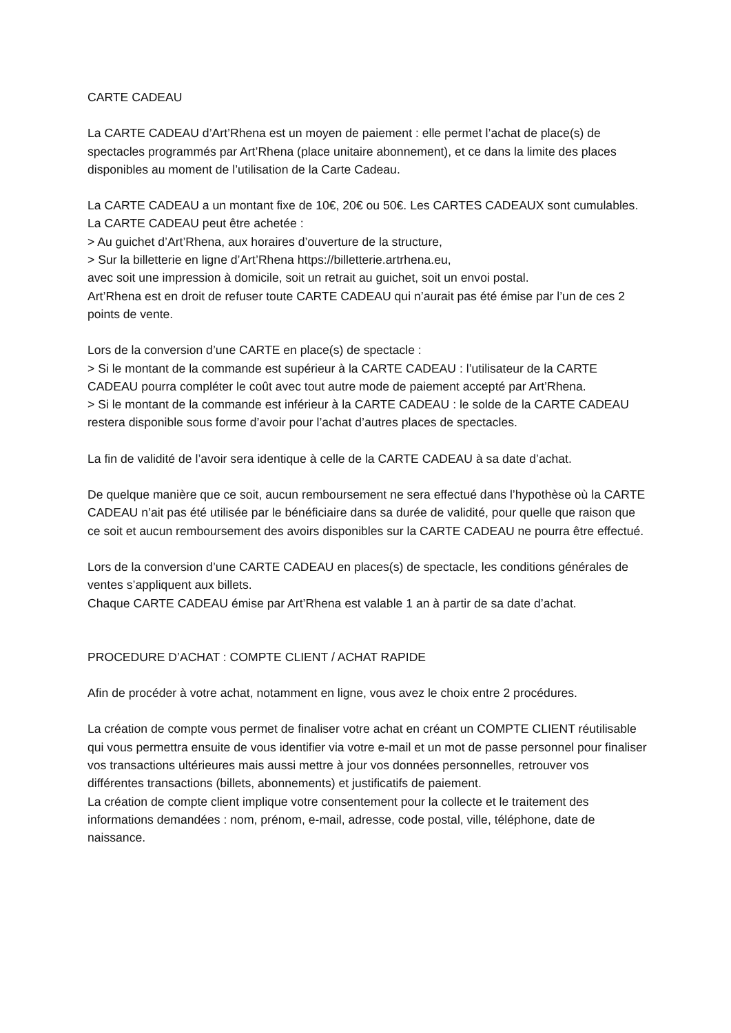CARTE CADEAU
La CARTE CADEAU d’Art’Rhena est un moyen de paiement : elle permet l’achat de place(s) de spectacles programmés par Art’Rhena (place unitaire abonnement), et ce dans la limite des places disponibles au moment de l’utilisation de la Carte Cadeau.
La CARTE CADEAU a un montant fixe de 10€, 20€ ou 50€. Les CARTES CADEAUX sont cumulables.
La CARTE CADEAU peut être achetée :
> Au guichet d’Art’Rhena, aux horaires d’ouverture de la structure,
> Sur la billetterie en ligne d’Art’Rhena https://billetterie.artrhena.eu,
avec soit une impression à domicile, soit un retrait au guichet, soit un envoi postal.
Art’Rhena est en droit de refuser toute CARTE CADEAU qui n’aurait pas été émise par l’un de ces 2 points de vente.
Lors de la conversion d’une CARTE en place(s) de spectacle :
> Si le montant de la commande est supérieur à la CARTE CADEAU : l’utilisateur de la CARTE CADEAU pourra compléter le coût avec tout autre mode de paiement accepté par Art’Rhena.
> Si le montant de la commande est inférieur à la CARTE CADEAU : le solde de la CARTE CADEAU restera disponible sous forme d’avoir pour l’achat d’autres places de spectacles.
La fin de validité de l’avoir sera identique à celle de la CARTE CADEAU à sa date d’achat.
De quelque manière que ce soit, aucun remboursement ne sera effectué dans l’hypothèse où la CARTE CADEAU n’ait pas été utilisée par le bénéficiaire dans sa durée de validité, pour quelle que raison que ce soit et aucun remboursement des avoirs disponibles sur la CARTE CADEAU ne pourra être effectué.
Lors de la conversion d’une CARTE CADEAU en places(s) de spectacle, les conditions générales de ventes s’appliquent aux billets.
Chaque CARTE CADEAU émise par Art’Rhena est valable 1 an à partir de sa date d’achat.
PROCEDURE D’ACHAT : COMPTE CLIENT / ACHAT RAPIDE
Afin de procéder à votre achat, notamment en ligne, vous avez le choix entre 2 procédures.
La création de compte vous permet de finaliser votre achat en créant un COMPTE CLIENT réutilisable qui vous permettra ensuite de vous identifier via votre e-mail et un mot de passe personnel pour finaliser vos transactions ultérieures mais aussi mettre à jour vos données personnelles, retrouver vos différentes transactions (billets, abonnements) et justificatifs de paiement.
La création de compte client implique votre consentement pour la collecte et le traitement des informations demandées : nom, prénom, e-mail, adresse, code postal, ville, téléphone, date de naissance.